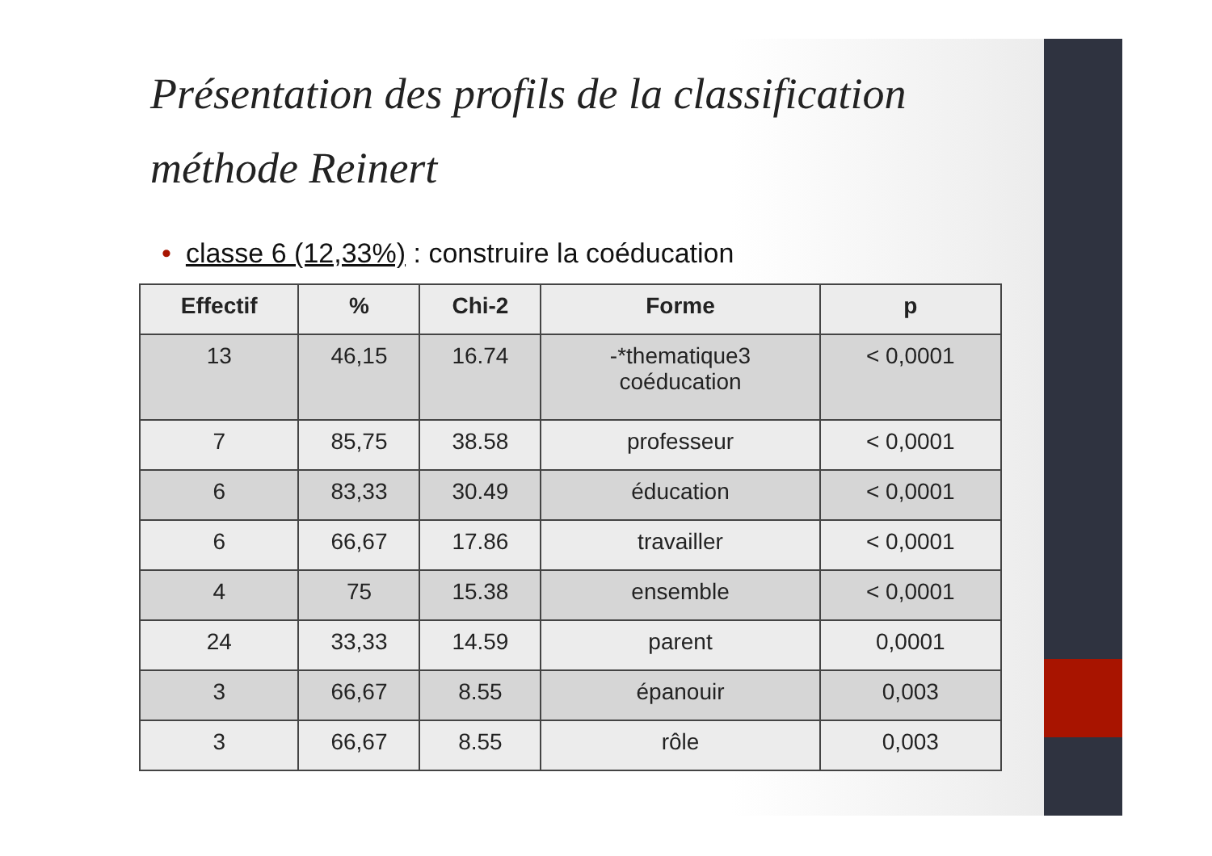Présentation des profils de la classification méthode Reinert
• classe 6 (12,33%) : construire la coéducation
| Effectif | % | Chi-2 | Forme | p |
| --- | --- | --- | --- | --- |
| 13 | 46,15 | 16.74 | -*thematique3 coéducation | < 0,0001 |
| 7 | 85,75 | 38.58 | professeur | < 0,0001 |
| 6 | 83,33 | 30.49 | éducation | < 0,0001 |
| 6 | 66,67 | 17.86 | travailler | < 0,0001 |
| 4 | 75 | 15.38 | ensemble | < 0,0001 |
| 24 | 33,33 | 14.59 | parent | 0,0001 |
| 3 | 66,67 | 8.55 | épanouir | 0,003 |
| 3 | 66,67 | 8.55 | rôle | 0,003 |